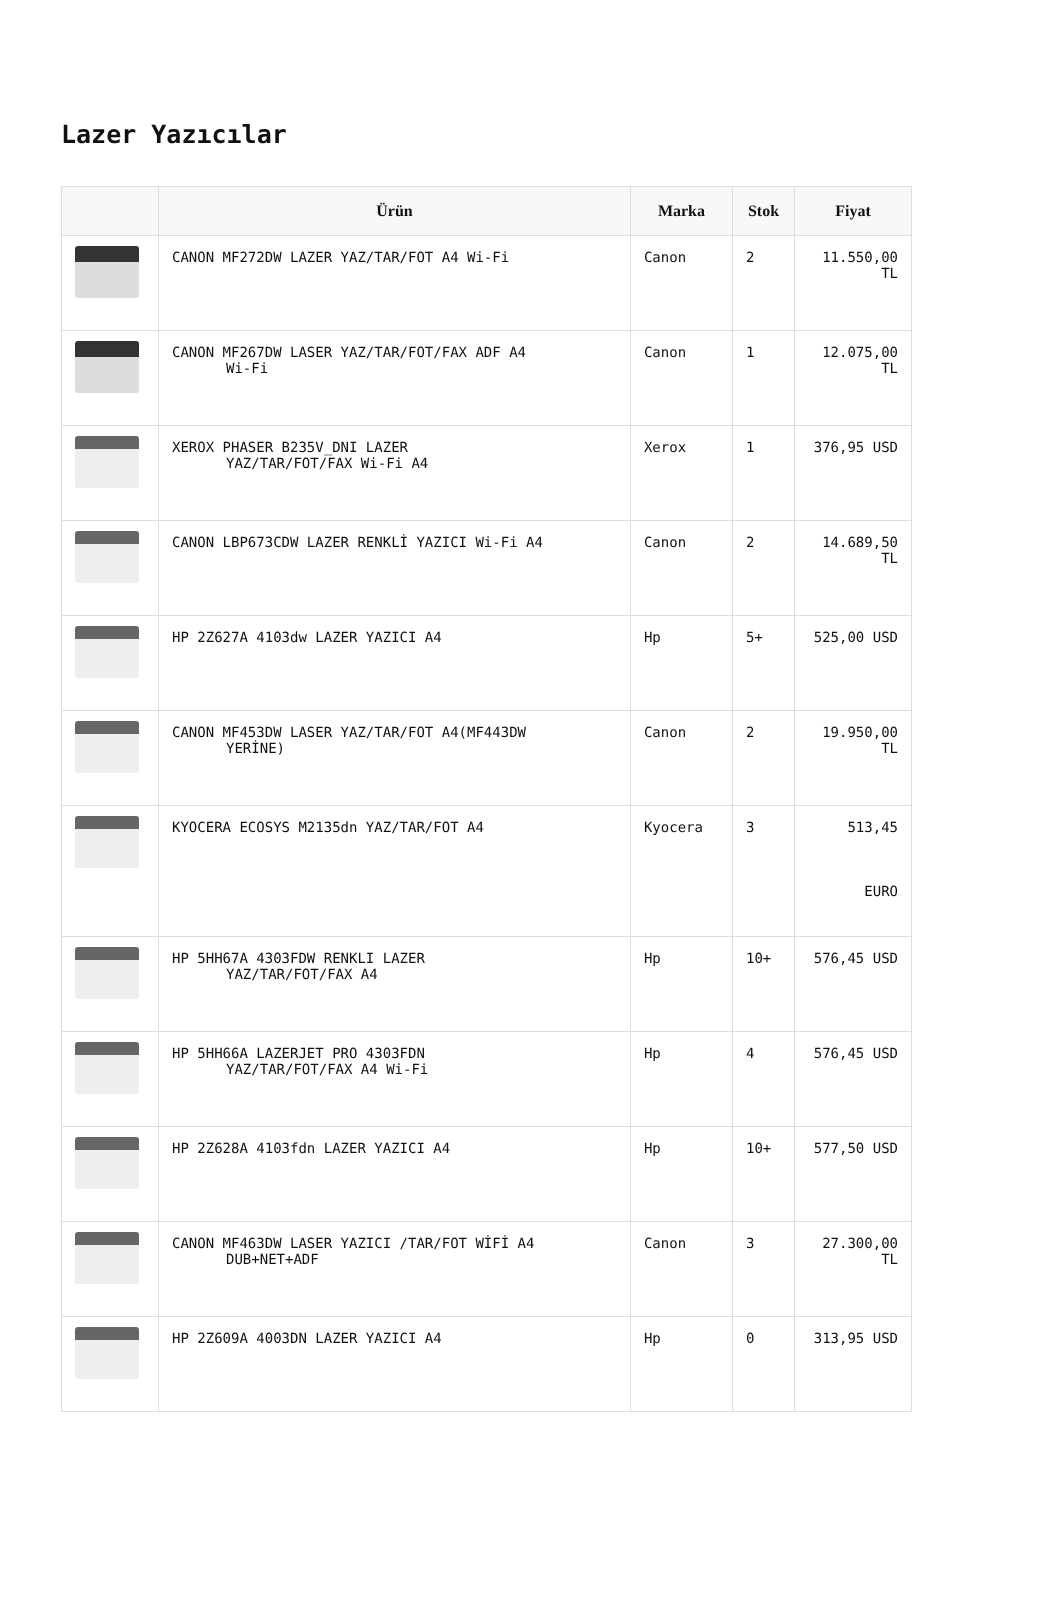Lazer Yazıcılar
| | Ürün | Marka | Stok | Fiyat |
| --- | --- | --- | --- | --- |
| | CANON MF272DW LAZER YAZ/TAR/FOT A4 Wi-Fi | Canon | 2 | 11.550,00 TL |
| | CANON MF267DW LASER YAZ/TAR/FOT/FAX ADF A4 Wi-Fi | Canon | 1 | 12.075,00 TL |
| | XEROX PHASER B235V_DNI LAZER YAZ/TAR/FOT/FAX Wi-Fi A4 | Xerox | 1 | 376,95 USD |
| | CANON LBP673CDW LAZER RENKLİ YAZICI Wi-Fi A4 | Canon | 2 | 14.689,50 TL |
| | HP 2Z627A 4103dw LAZER YAZICI A4 | Hp | 5+ | 525,00 USD |
| | CANON MF453DW LASER YAZ/TAR/FOT A4(MF443DW YERİNE) | Canon | 2 | 19.950,00 TL |
| | KYOCERA ECOSYS M2135dn YAZ/TAR/FOT A4 | Kyocera | 3 | 513,45 EURO |
| | HP 5HH67A 4303FDW RENKLI LAZER YAZ/TAR/FOT/FAX A4 | Hp | 10+ | 576,45 USD |
| | HP 5HH66A LAZERJET PRO 4303FDN YAZ/TAR/FOT/FAX A4 Wi-Fi | Hp | 4 | 576,45 USD |
| | HP 2Z628A 4103fdn LAZER YAZICI A4 | Hp | 10+ | 577,50 USD |
| | CANON MF463DW LASER YAZICI /TAR/FOT WİFİ A4 DUB+NET+ADF | Canon | 3 | 27.300,00 TL |
| | HP 2Z609A 4003DN LAZER YAZICI A4 | Hp | 0 | 313,95 USD |